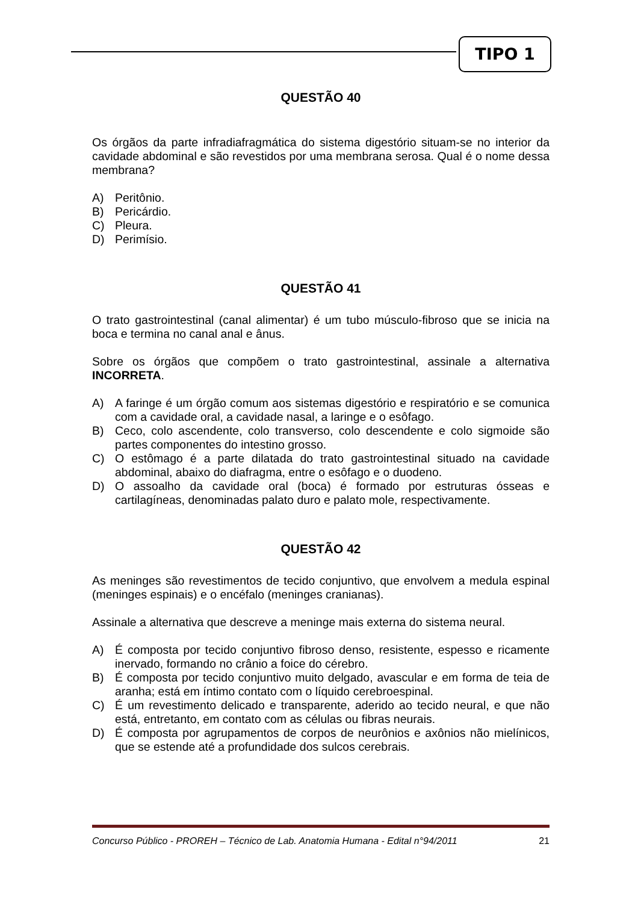TIPO 1
QUESTÃO 40
Os órgãos da parte infradiafragmática do sistema digestório situam-se no interior da cavidade abdominal e são revestidos por uma membrana serosa. Qual é o nome dessa membrana?
A) Peritônio.
B) Pericárdio.
C) Pleura.
D) Perimísio.
QUESTÃO 41
O trato gastrointestinal (canal alimentar) é um tubo músculo-fibroso que se inicia na boca e termina no canal anal e ânus.
Sobre os órgãos que compõem o trato gastrointestinal, assinale a alternativa INCORRETA.
A) A faringe é um órgão comum aos sistemas digestório e respiratório e se comunica com a cavidade oral, a cavidade nasal, a laringe e o esôfago.
B) Ceco, colo ascendente, colo transverso, colo descendente e colo sigmoide são partes componentes do intestino grosso.
C) O estômago é a parte dilatada do trato gastrointestinal situado na cavidade abdominal, abaixo do diafragma, entre o esôfago e o duodeno.
D) O assoalho da cavidade oral (boca) é formado por estruturas ósseas e cartilagíneas, denominadas palato duro e palato mole, respectivamente.
QUESTÃO 42
As meninges são revestimentos de tecido conjuntivo, que envolvem a medula espinal (meninges espinais) e o encéfalo (meninges cranianas).
Assinale a alternativa que descreve a meninge mais externa do sistema neural.
A) É composta por tecido conjuntivo fibroso denso, resistente, espesso e ricamente inervado, formando no crânio a foice do cérebro.
B) É composta por tecido conjuntivo muito delgado, avascular e em forma de teia de aranha; está em íntimo contato com o líquido cerebroespinal.
C) É um revestimento delicado e transparente, aderido ao tecido neural, e que não está, entretanto, em contato com as células ou fibras neurais.
D) É composta por agrupamentos de corpos de neurônios e axônios não mielínicos, que se estende até a profundidade dos sulcos cerebrais.
Concurso Público - PROREH – Técnico de Lab. Anatomia Humana - Edital n°94/2011 21